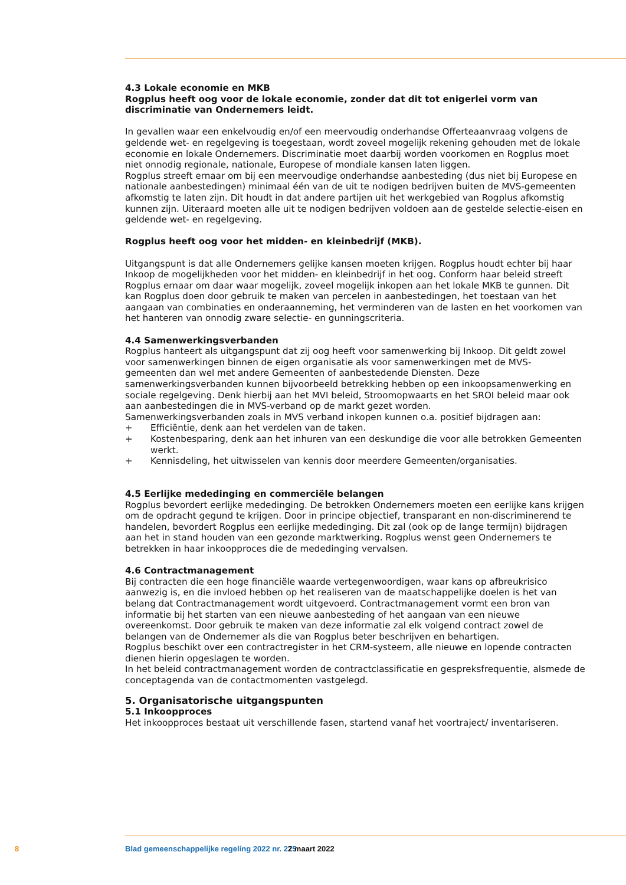4.3 Lokale economie en MKB
Rogplus heeft oog voor de lokale economie, zonder dat dit tot enigerlei vorm van discriminatie van Ondernemers leidt.
In gevallen waar een enkelvoudig en/of een meervoudig onderhandse Offerteaanvraag volgens de geldende wet- en regelgeving is toegestaan, wordt zoveel mogelijk rekening gehouden met de lokale economie en lokale Ondernemers. Discriminatie moet daarbij worden voorkomen en Rogplus moet niet onnodig regionale, nationale, Europese of mondiale kansen laten liggen.
Rogplus streeft ernaar om bij een meervoudige onderhandse aanbesteding (dus niet bij Europese en nationale aanbestedingen) minimaal één van de uit te nodigen bedrijven buiten de MVS-gemeenten afkomstig te laten zijn. Dit houdt in dat andere partijen uit het werkgebied van Rogplus afkomstig kunnen zijn. Uiteraard moeten alle uit te nodigen bedrijven voldoen aan de gestelde selectie-eisen en geldende wet- en regelgeving.
Rogplus heeft oog voor het midden- en kleinbedrijf (MKB).
Uitgangspunt is dat alle Ondernemers gelijke kansen moeten krijgen. Rogplus houdt echter bij haar Inkoop de mogelijkheden voor het midden- en kleinbedrijf in het oog. Conform haar beleid streeft Rogplus ernaar om daar waar mogelijk, zoveel mogelijk inkopen aan het lokale MKB te gunnen. Dit kan Rogplus doen door gebruik te maken van percelen in aanbestedingen, het toestaan van het aangaan van combinaties en onderaanneming, het verminderen van de lasten en het voorkomen van het hanteren van onnodig zware selectie- en gunningscriteria.
4.4 Samenwerkingsverbanden
Rogplus hanteert als uitgangspunt dat zij oog heeft voor samenwerking bij Inkoop. Dit geldt zowel voor samenwerkingen binnen de eigen organisatie als voor samenwerkingen met de MVS- gemeenten dan wel met andere Gemeenten of aanbestedende Diensten. Deze samenwerkingsverbanden kunnen bijvoorbeeld betrekking hebben op een inkoopsamenwerking en sociale regelgeving. Denk hierbij aan het MVI beleid, Stroomopwaarts en het SROI beleid maar ook aan aanbestedingen die in MVS-verband op de markt gezet worden.
Samenwerkingsverbanden zoals in MVS verband inkopen kunnen o.a. positief bijdragen aan:
+ Efficiëntie, denk aan het verdelen van de taken.
+ Kostenbesparing, denk aan het inhuren van een deskundige die voor alle betrokken Gemeenten werkt.
+ Kennisdeling, het uitwisselen van kennis door meerdere Gemeenten/organisaties.
4.5 Eerlijke mededinging en commerciële belangen
Rogplus bevordert eerlijke mededinging. De betrokken Ondernemers moeten een eerlijke kans krijgen om de opdracht gegund te krijgen. Door in principe objectief, transparant en non-discriminerend te handelen, bevordert Rogplus een eerlijke mededinging. Dit zal (ook op de lange termijn) bijdragen aan het in stand houden van een gezonde marktwerking. Rogplus wenst geen Ondernemers te betrekken in haar inkoopproces die de mededinging vervalsen.
4.6 Contractmanagement
Bij contracten die een hoge financiële waarde vertegenwoordigen, waar kans op afbreukrisico aanwezig is, en die invloed hebben op het realiseren van de maatschappelijke doelen is het van belang dat Contractmanagement wordt uitgevoerd. Contractmanagement vormt een bron van informatie bij het starten van een nieuwe aanbesteding of het aangaan van een nieuwe overeenkomst. Door gebruik te maken van deze informatie zal elk volgend contract zowel de belangen van de Ondernemer als die van Rogplus beter beschrijven en behartigen.
Rogplus beschikt over een contractregister in het CRM-systeem, alle nieuwe en lopende contracten dienen hierin opgeslagen te worden.
In het beleid contractmanagement worden de contractclassificatie en gespreksfrequentie, alsmede de conceptagenda van de contactmomenten vastgelegd.
5. Organisatorische uitgangspunten
5.1 Inkoopproces
Het inkoopproces bestaat uit verschillende fasen, startend vanaf het voortraject/ inventariseren.
8 Blad gemeenschappelijke regeling 2022 nr. 275 2 maart 2022